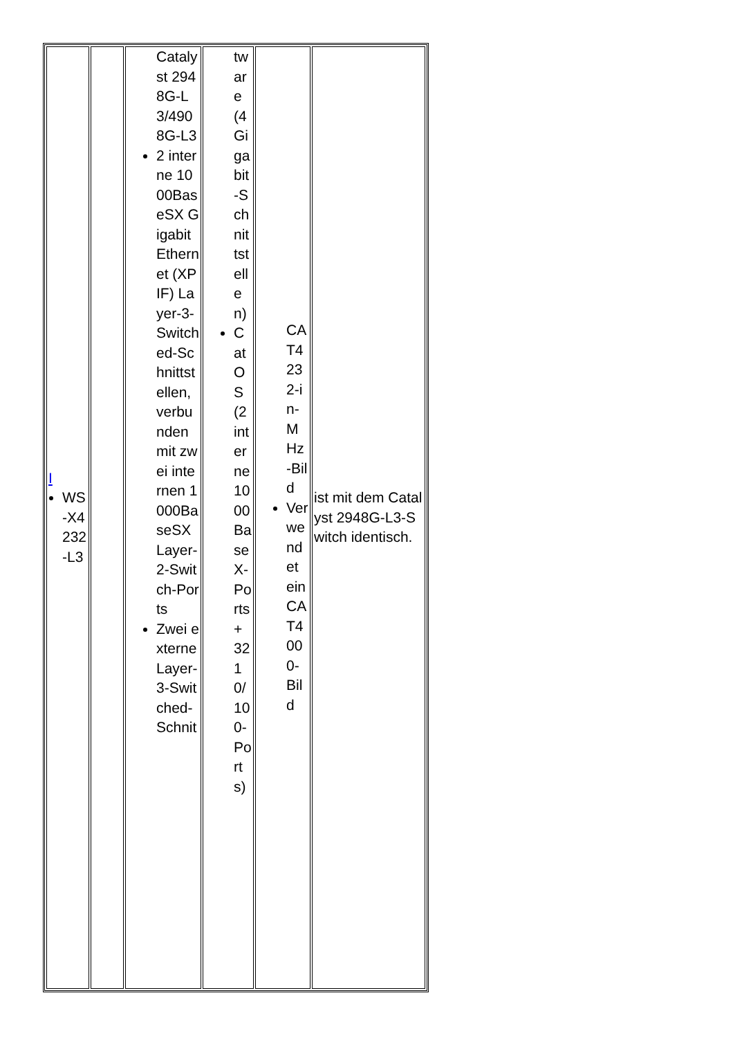| I WS-X4232-L3 | | Catalyst 2948G-L3/4908G-L3 2 interne 1000BaseSX Gigabit Ethernet (XPIF) Layer-3-Switched-Schnittstellen, verbunden mit zwei internen 1000BaseSX Layer-2-Switch-Ports Zwei externe Layer-3-Switched-Schnit | tware (4 Gigabit-Schnittstellen) CatOS (2 interne 1000BaseX-Ports + 32 10/100-Ports) | CAT4232-in-MHz-Bild Verwendet ein CAT4000-Bild | ist mit dem Catalyst 2948G-L3-Switch identisch. |